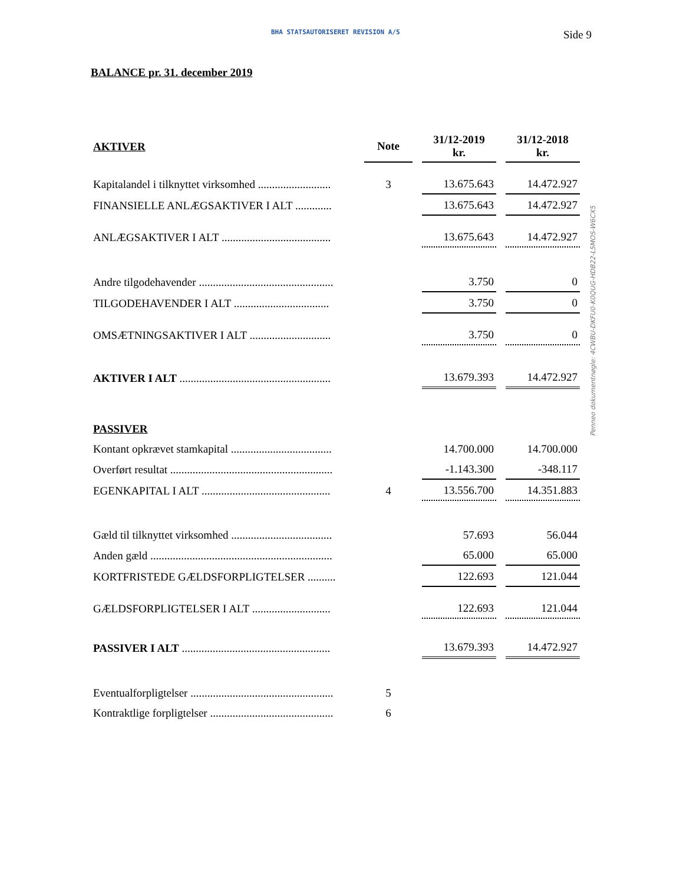BHA STATSAUTORISERET REVISION A/S
Side 9
BALANCE pr. 31. december 2019
| AKTIVER | Note | 31/12-2019 kr. | 31/12-2018 kr. |
| Kapitalandel i tilknyttet virksomhed .......................... | 3 | 13.675.643 | 14.472.927 |
| FINANSIELLE ANLÆGSAKTIVER I ALT ............. | | 13.675.643 | 14.472.927 |
| ANLÆGSAKTIVER I ALT ....................................... | | 13.675.643 | 14.472.927 |
| Andre tilgodehavender ................................................ | | 3.750 | 0 |
| TILGODEHAVENDER I ALT .................................. | | 3.750 | 0 |
| OMSÆTNINGSAKTIVER I ALT ............................. | | 3.750 | 0 |
| AKTIVER I ALT ...................................................... | | 13.679.393 | 14.472.927 |
| PASSIVER | | | |
| Kontant opkrævet stamkapital .................................... | | 14.700.000 | 14.700.000 |
| Overført resultat .......................................................... | | -1.143.300 | -348.117 |
| EGENKAPITAL I ALT .............................................. | 4 | 13.556.700 | 14.351.883 |
| Gæld til tilknyttet virksomhed .................................... | | 57.693 | 56.044 |
| Anden gæld ................................................................. | | 65.000 | 65.000 |
| KORTFRISTEDE GÆLDSFORPLIGTELSER .......... | | 122.693 | 121.044 |
| GÆLDSFORPLIGTELSER I ALT ............................ | | 122.693 | 121.044 |
| PASSIVER I ALT ..................................................... | | 13.679.393 | 14.472.927 |
| Eventualforpligtelser ................................................... | 5 | | |
| Kontraktlige forpligtelser ............................................ | 6 | | |
Penneo dokumentnøgle: 4CWBU-DKFU0-K0QUG-HDB22-L5MOS-W6CX5